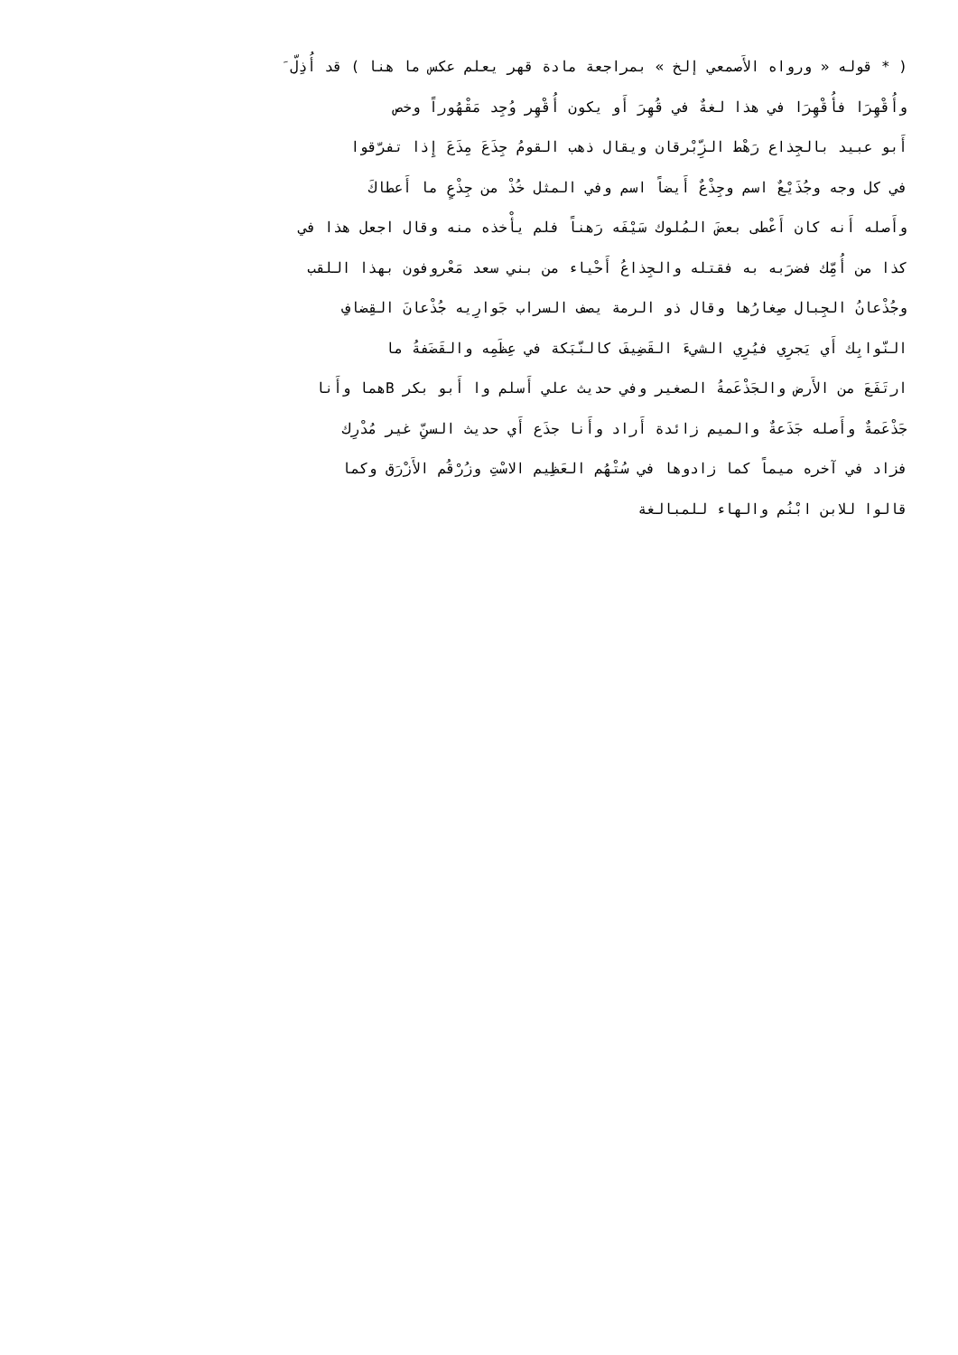( * قوله « ورواه الأَصمعي إلخ » بمراجعة مادة قهر يعلم عكس ما هنا ) قد أُذِلّ َ
وأُقْهِرَا فأُقْهِرَا في هذا لغةٌ في قُهِرَ أَو يكون أُقْهِر وُجِد مَقْهُوراً وخص
أَبو عبيد بالجِذاع رَهْط الزِّبْرقان ويقال ذهب القومُ جِذَعَ مِذَعَ إِذا تفرّقوا
في كل وجه وجُذَيْعٌ اسم وجِذْعٌ أَيضاً اسم وفي المثل خُذْ من جِذْعٍ ما أَعطاكَ
وأَصله أَنه كان أَعْطى بعضَ المُلوك سَيْفَه رَهناً فلم يأْخذه منه وقال اجعل هذا في
كذا من أُمِّك فضرَبه به فقتله والجِذاعُ أَحْياء من بني سعد مَعْروفون بهذا اللقب
وجُذْعانُ الجِبال صِغارُها وقال ذو الرمة يصف السراب جَوارِيه جُذْعانَ القِضافِ
النّوابِك أَي يَجرِي فيُرِي الشيءَ القَضِيفَ كالنّبَكة في عِظَمِه والقَضَفةُ ما
ارتَفَعَ من الأَرض والجَذْعَمةُ الصغير وفي حديث علي أَسلم وا أَبو بكر Bهما وأَنا
جَذْعَمةٌ وأَصله جَذَعةٌ والميم زائدة أَراد وأَنا جذَع أَي حديث السنِّ غير مُدْرِك
فزاد في آخره ميماً كما زادوها في سُتْهُم العَظِيم الاسْتِ وزُرْقُم الأَزْرَق وكما
قالوا للابن ابْنُم والهاء للمبالغة